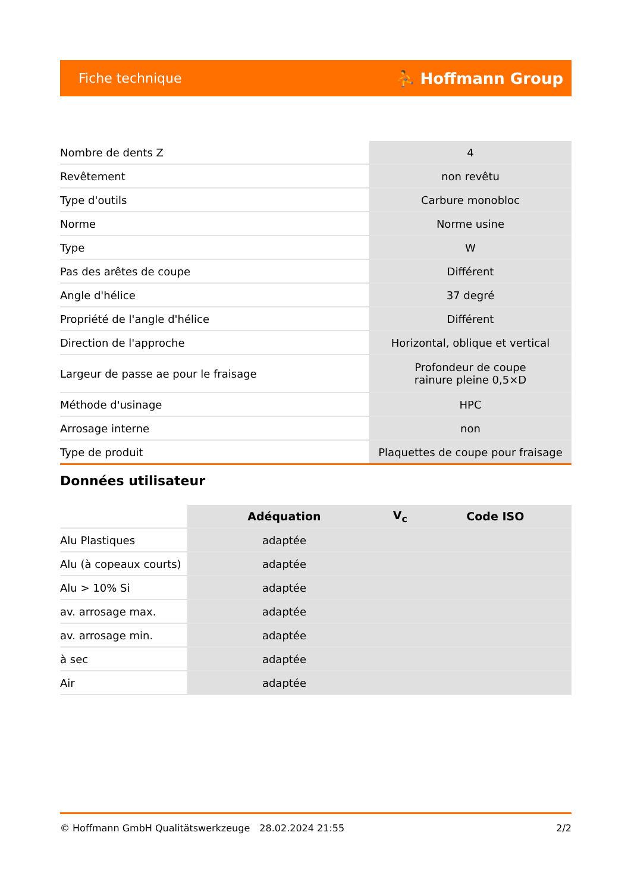Fiche technique ⛹ Hoffmann Group
| Nombre de dents Z | 4 |
| Revêtement | non revêtu |
| Type d'outils | Carbure monobloc |
| Norme | Norme usine |
| Type | W |
| Pas des arêtes de coupe | Différent |
| Angle d'hélice | 37 degré |
| Propriété de l'angle d'hélice | Différent |
| Direction de l'approche | Horizontal, oblique et vertical |
| Largeur de passe ae pour le fraisage | Profondeur de coupe rainure pleine 0,5×D |
| Méthode d'usinage | HPC |
| Arrosage interne | non |
| Type de produit | Plaquettes de coupe pour fraisage |
Données utilisateur
| | Adéquation | V<sub>c</sub> | Code ISO |
| --- | --- | --- | --- |
| Alu Plastiques | adaptée | | |
| Alu (à copeaux courts) | adaptée | | |
| Alu > 10% Si | adaptée | | |
| av. arrosage max. | adaptée | | |
| av. arrosage min. | adaptée | | |
| à sec | adaptée | | |
| Air | adaptée | | |
© Hoffmann GmbH Qualitätswerkzeuge 28.02.2024 21:55 2/2